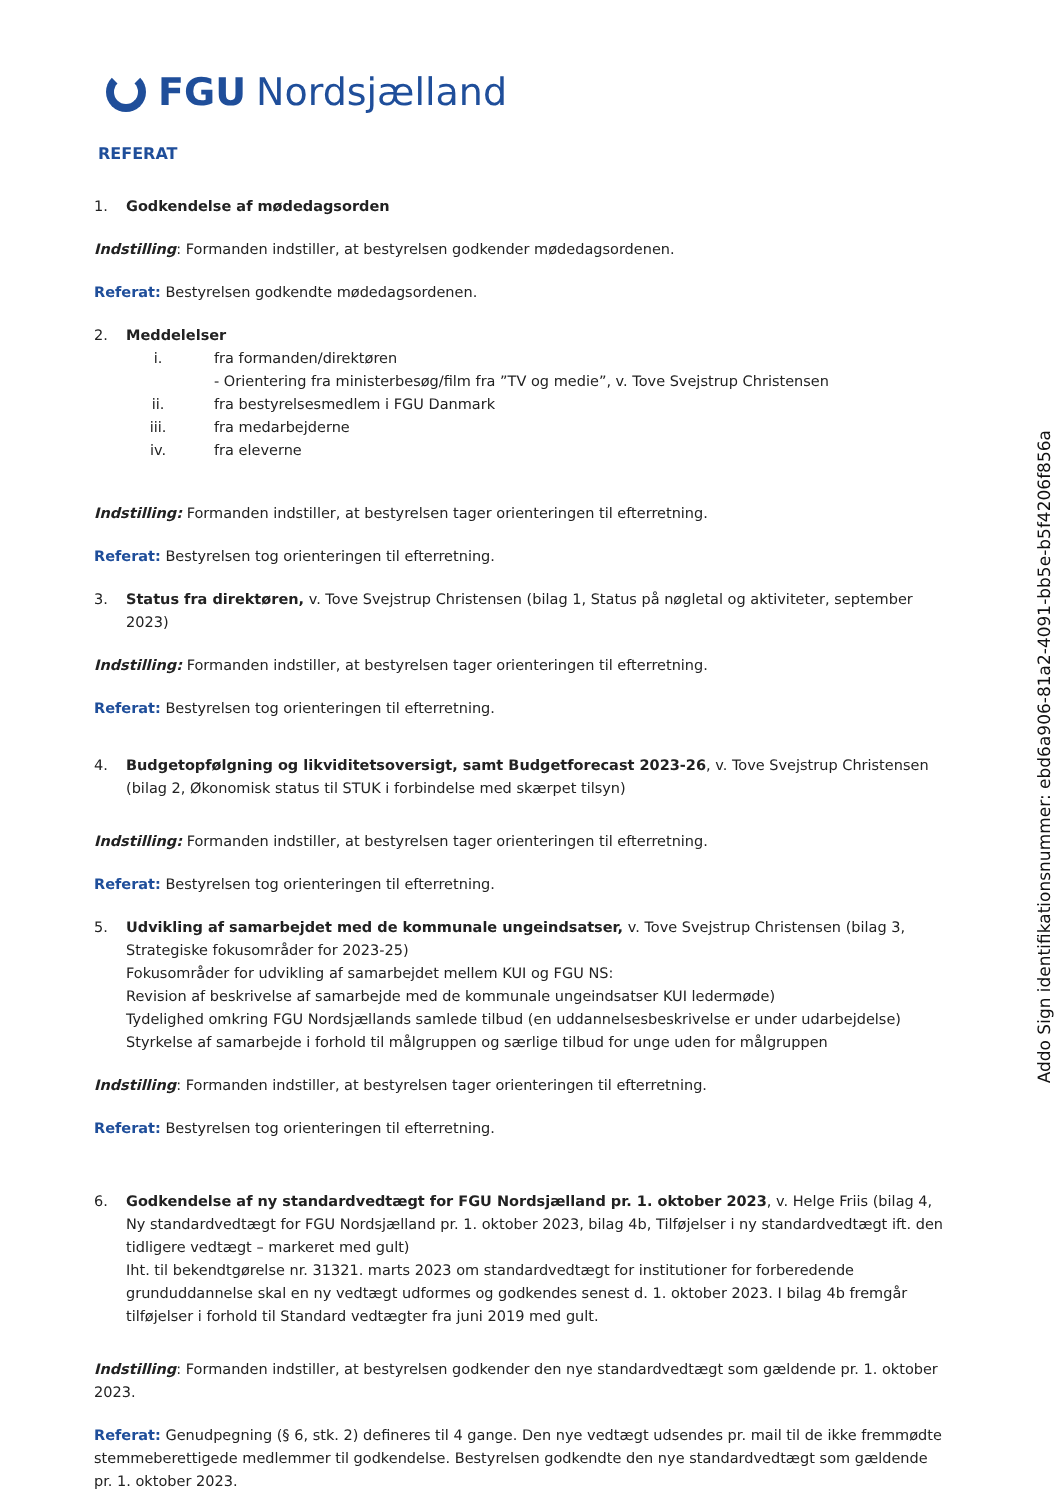FGU Nordsjælland
REFERAT
1. Godkendelse af mødedagsorden
Indstilling: Formanden indstiller, at bestyrelsen godkender mødedagsordenen.
Referat: Bestyrelsen godkendte mødedagsordenen.
2. Meddelelser
i. fra formanden/direktøren
- Orientering fra ministerbesøg/film fra ”TV og medie”, v. Tove Svejstrup Christensen
ii. fra bestyrelsesmedlem i FGU Danmark
iii. fra medarbejderne
iv. fra eleverne
Indstilling: Formanden indstiller, at bestyrelsen tager orienteringen til efterretning.
Referat: Bestyrelsen tog orienteringen til efterretning.
3. Status fra direktøren, v. Tove Svejstrup Christensen (bilag 1, Status på nøgletal og aktiviteter, september 2023)
Indstilling: Formanden indstiller, at bestyrelsen tager orienteringen til efterretning.
Referat: Bestyrelsen tog orienteringen til efterretning.
4. Budgetopfølgning og likviditetsoversigt, samt Budgetforecast 2023-26, v. Tove Svejstrup Christensen (bilag 2, Økonomisk status til STUK i forbindelse med skærpet tilsyn)
Indstilling: Formanden indstiller, at bestyrelsen tager orienteringen til efterretning.
Referat: Bestyrelsen tog orienteringen til efterretning.
5. Udvikling af samarbejdet med de kommunale ungeindsatser, v. Tove Svejstrup Christensen (bilag 3, Strategiske fokusområder for 2023-25)
Fokusområder for udvikling af samarbejdet mellem KUI og FGU NS:
Revision af beskrivelse af samarbejde med de kommunale ungeindsatser KUI ledermøde)
Tydelighed omkring FGU Nordsjællands samlede tilbud (en uddannelsesbeskrivelse er under udarbejdelse)
Styrkelse af samarbejde i forhold til målgruppen og særlige tilbud for unge uden for målgruppen
Indstilling: Formanden indstiller, at bestyrelsen tager orienteringen til efterretning.
Referat: Bestyrelsen tog orienteringen til efterretning.
6. Godkendelse af ny standardvedtægt for FGU Nordsjælland pr. 1. oktober 2023, v. Helge Friis (bilag 4, Ny standardvedtægt for FGU Nordsjælland pr. 1. oktober 2023, bilag 4b, Tilføjelser i ny standardvedtægt ift. den tidligere vedtægt – markeret med gult)
Iht. til bekendtgørelse nr. 31321. marts 2023 om standardvedtægt for institutioner for forberedende grunduddannelse skal en ny vedtægt udformes og godkendes senest d. 1. oktober 2023. I bilag 4b fremgår tilføjelser i forhold til Standard vedtægter fra juni 2019 med gult.
Indstilling: Formanden indstiller, at bestyrelsen godkender den nye standardvedtægt som gældende pr. 1. oktober 2023.
Referat: Genudpegning (§ 6, stk. 2) defineres til 4 gange. Den nye vedtægt udsendes pr. mail til de ikke fremmødte stemmeberettigede medlemmer til godkendelse. Bestyrelsen godkendte den nye standardvedtægt som gældende pr. 1. oktober 2023.
Addo Sign identifikationsnummer: ebd6a906-81a2-4091-bb5e-b5f4206f856a